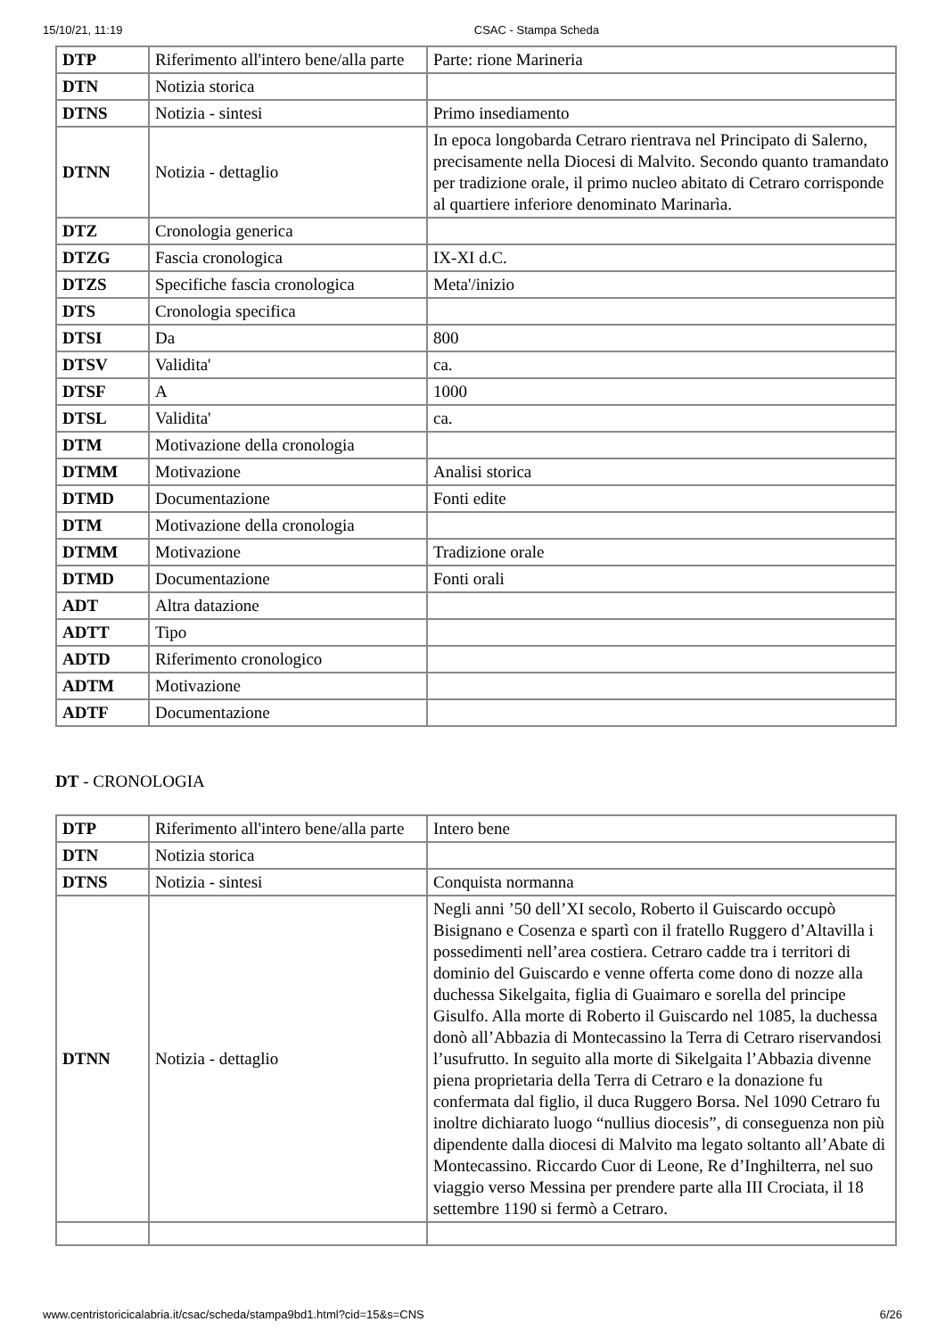15/10/21, 11:19 CSAC - Stampa Scheda
| DTP | Riferimento all'intero bene/alla parte | Parte: rione Marineria |
| DTN | Notizia storica | |
| DTNS | Notizia - sintesi | Primo insediamento |
| DTNN | Notizia - dettaglio | In epoca longobarda Cetraro rientrava nel Principato di Salerno, precisamente nella Diocesi di Malvito. Secondo quanto tramandato per tradizione orale, il primo nucleo abitato di Cetraro corrisponde al quartiere inferiore denominato Marinarìa. |
| DTZ | Cronologia generica | |
| DTZG | Fascia cronologica | IX-XI d.C. |
| DTZS | Specifiche fascia cronologica | Meta'/inizio |
| DTS | Cronologia specifica | |
| DTSI | Da | 800 |
| DTSV | Validita' | ca. |
| DTSF | A | 1000 |
| DTSL | Validita' | ca. |
| DTM | Motivazione della cronologia | |
| DTMM | Motivazione | Analisi storica |
| DTMD | Documentazione | Fonti edite |
| DTM | Motivazione della cronologia | |
| DTMM | Motivazione | Tradizione orale |
| DTMD | Documentazione | Fonti orali |
| ADT | Altra datazione | |
| ADTT | Tipo | |
| ADTD | Riferimento cronologico | |
| ADTM | Motivazione | |
| ADTF | Documentazione | |
DT - CRONOLOGIA
| DTP | Riferimento all'intero bene/alla parte | Intero bene |
| DTN | Notizia storica | |
| DTNS | Notizia - sintesi | Conquista normanna |
| DTNN | Notizia - dettaglio | Negli anni ’50 dell’XI secolo, Roberto il Guiscardo occupò Bisignano e Cosenza e spartì con il fratello Ruggero d’Altavilla i possedimenti nell’area costiera. Cetraro cadde tra i territori di dominio del Guiscardo e venne offerta come dono di nozze alla duchessa Sikelgaita, figlia di Guaimaro e sorella del principe Gisulfo. Alla morte di Roberto il Guiscardo nel 1085, la duchessa donò all’Abbazia di Montecassino la Terra di Cetraro riservandosi l’usufrutto. In seguito alla morte di Sikelgaita l’Abbazia divenne piena proprietaria della Terra di Cetraro e la donazione fu confermata dal figlio, il duca Ruggero Borsa. Nel 1090 Cetraro fu inoltre dichiarato luogo “nullius diocesis”, di conseguenza non più dipendente dalla diocesi di Malvito ma legato soltanto all’Abate di Montecassino. Riccardo Cuor di Leone, Re d’Inghilterra, nel suo viaggio verso Messina per prendere parte alla III Crociata, il 18 settembre 1190 si fermò a Cetraro. |
www.centristoricicalabria.it/csac/scheda/stampa9bd1.html?cid=15&s=CNS 6/26